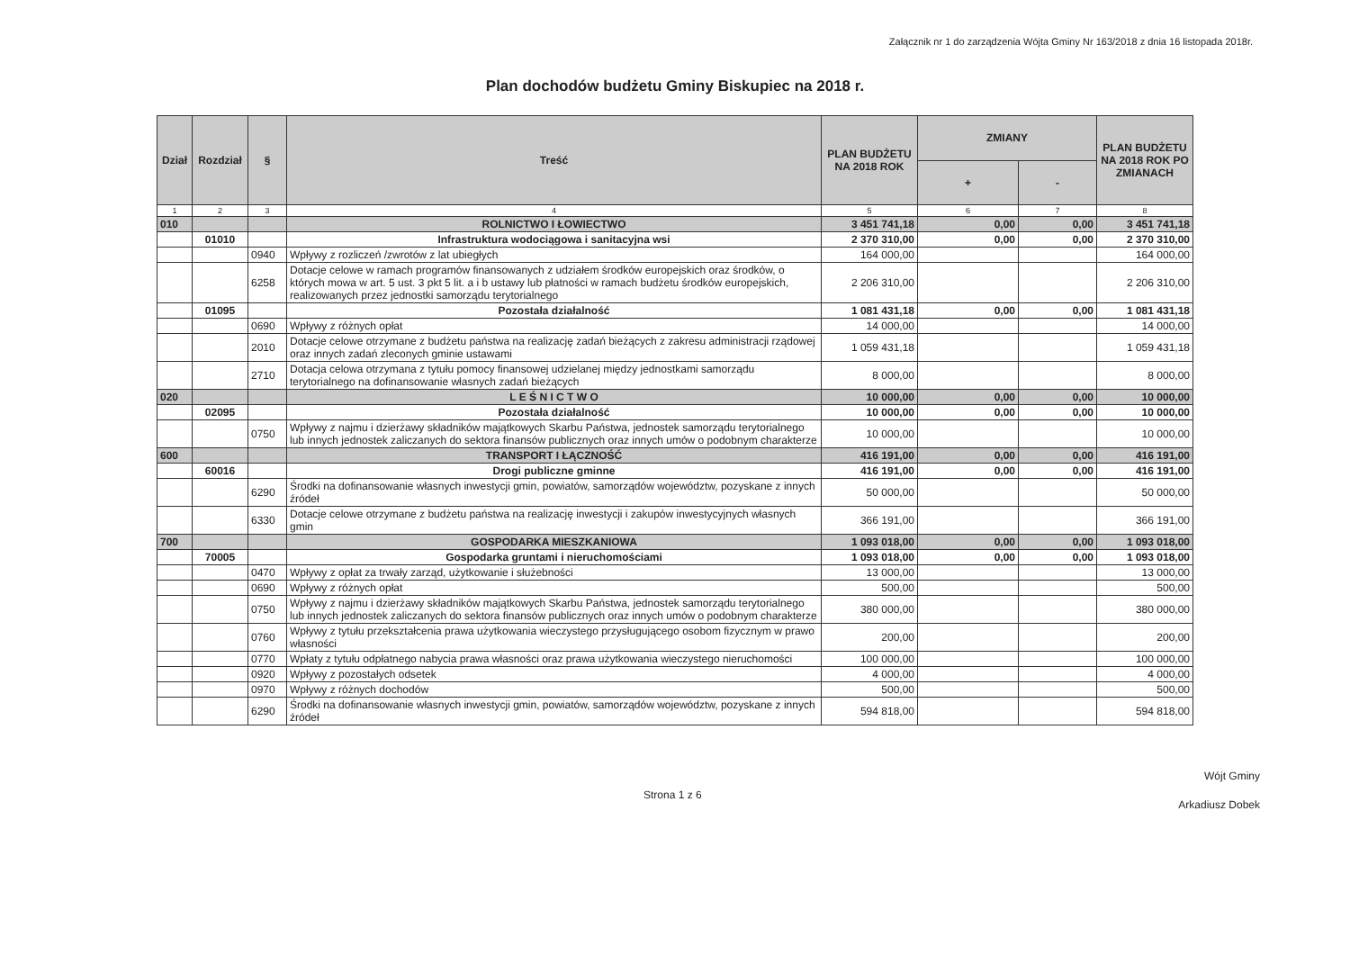Załącznik nr 1 do zarządzenia Wójta Gminy Nr 163/2018 z dnia 16 listopada 2018r.
Plan dochodów budżetu Gminy Biskupiec na 2018 r.
| Dział | Rozdział | § | Treść | PLAN BUDŻETU NA 2018 ROK | ZMIANY | | PLAN BUDŻETU NA 2018 ROK PO ZMIANACH |
| --- | --- | --- | --- | --- | --- | --- | --- |
| | | | | | + | - | |
| 1 | 2 | 3 | 4 | 5 | 6 | 7 | 8 |
| 010 | | | ROLNICTWO I ŁOWIECTWO | 3 451 741,18 | 0,00 | 0,00 | 3 451 741,18 |
| | 01010 | | Infrastruktura wodociągowa i sanitacyjna wsi | 2 370 310,00 | 0,00 | 0,00 | 2 370 310,00 |
| | | 0940 | Wpływy z rozliczeń /zwrotów z lat ubiegłych | 164 000,00 | | | 164 000,00 |
| | | 6258 | Dotacje celowe w ramach programów finansowanych z udziałem środków europejskich oraz środków, o których mowa w art. 5 ust. 3 pkt 5 lit. a i b ustawy lub płatności w ramach budżetu środków europejskich, realizowanych przez jednostki samorządu terytorialnego | 2 206 310,00 | | | 2 206 310,00 |
| | 01095 | | Pozostała działalność | 1 081 431,18 | 0,00 | 0,00 | 1 081 431,18 |
| | | 0690 | Wpływy z różnych opłat | 14 000,00 | | | 14 000,00 |
| | | 2010 | Dotacje celowe otrzymane z budżetu państwa na realizację zadań bieżących z zakresu administracji rządowej oraz innych zadań zleconych gminie ustawami | 1 059 431,18 | | | 1 059 431,18 |
| | | 2710 | Dotacja celowa otrzymana z tytułu pomocy finansowej udzielanej między jednostkami samorządu terytorialnego na dofinansowanie własnych zadań bieżących | 8 000,00 | | | 8 000,00 |
| 020 | | | L E Ś N I C T W O | 10 000,00 | 0,00 | 0,00 | 10 000,00 |
| | 02095 | | Pozostała działalność | 10 000,00 | 0,00 | 0,00 | 10 000,00 |
| | | 0750 | Wpływy z najmu i dzierżawy składników majątkowych Skarbu Państwa, jednostek samorządu terytorialnego lub innych jednostek zaliczanych do sektora finansów publicznych oraz innych umów o podobnym charakterze | 10 000,00 | | | 10 000,00 |
| 600 | | | TRANSPORT I ŁĄCZNOŚĆ | 416 191,00 | 0,00 | 0,00 | 416 191,00 |
| | 60016 | | Drogi publiczne gminne | 416 191,00 | 0,00 | 0,00 | 416 191,00 |
| | | 6290 | Środki na dofinansowanie własnych inwestycji gmin, powiatów, samorządów województw, pozyskane z innych źródeł | 50 000,00 | | | 50 000,00 |
| | | 6330 | Dotacje celowe otrzymane z budżetu państwa na realizację inwestycji i zakupów inwestycyjnych własnych gmin | 366 191,00 | | | 366 191,00 |
| 700 | | | GOSPODARKA MIESZKANIOWA | 1 093 018,00 | 0,00 | 0,00 | 1 093 018,00 |
| | 70005 | | Gospodarka gruntami i nieruchomościami | 1 093 018,00 | 0,00 | 0,00 | 1 093 018,00 |
| | | 0470 | Wpływy z opłat za trwały zarząd, użytkowanie i służebności | 13 000,00 | | | 13 000,00 |
| | | 0690 | Wpływy z różnych opłat | 500,00 | | | 500,00 |
| | | 0750 | Wpływy z najmu i dzierżawy składników majątkowych Skarbu Państwa, jednostek samorządu terytorialnego lub innych jednostek zaliczanych do sektora finansów publicznych oraz innych umów o podobnym charakterze | 380 000,00 | | | 380 000,00 |
| | | 0760 | Wpływy z tytułu przekształcenia prawa użytkowania wieczystego przysługującego osobom fizycznym w prawo własności | 200,00 | | | 200,00 |
| | | 0770 | Wpłaty z tytułu odpłatnego nabycia prawa własności oraz prawa użytkowania wieczystego nieruchomości | 100 000,00 | | | 100 000,00 |
| | | 0920 | Wpływy z pozostałych odsetek | 4 000,00 | | | 4 000,00 |
| | | 0970 | Wpływy z różnych dochodów | 500,00 | | | 500,00 |
| | | 6290 | Środki na dofinansowanie własnych inwestycji gmin, powiatów, samorządów województw, pozyskane z innych źródeł | 594 818,00 | | | 594 818,00 |
Strona 1 z 6
Wójt Gminy
Arkadiusz Dobek